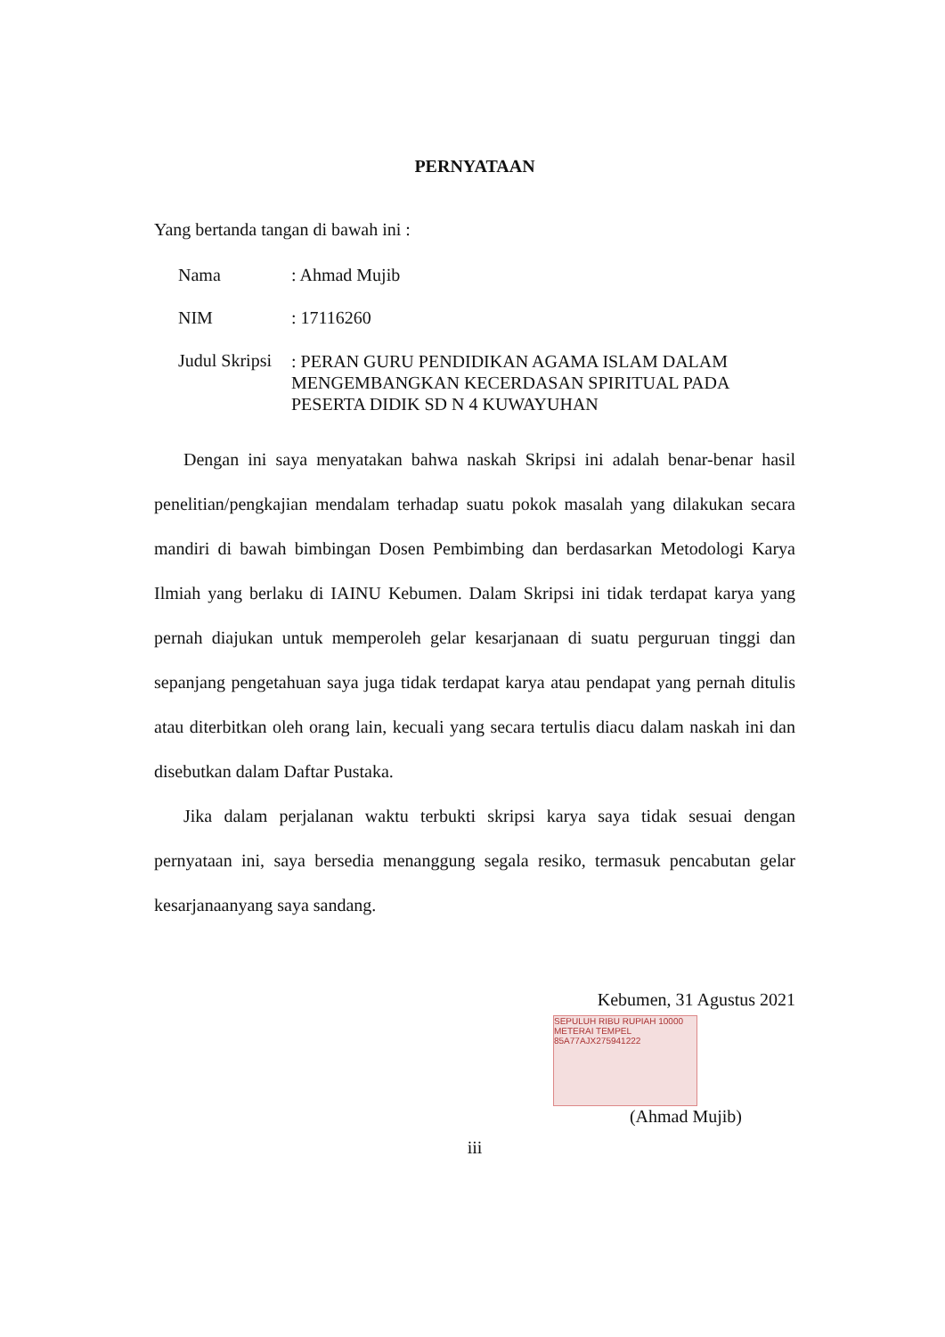PERNYATAAN
Yang bertanda tangan di bawah ini :
Nama : Ahmad Mujib
NIM : 17116260
Judul Skripsi
: PERAN GURU PENDIDIKAN AGAMA ISLAM DALAM MENGEMBANGKAN KECERDASAN SPIRITUAL PADA PESERTA DIDIK SD N 4 KUWAYUHAN
Dengan ini saya menyatakan bahwa naskah Skripsi ini adalah benar-benar hasil penelitian/pengkajian mendalam terhadap suatu pokok masalah yang dilakukan secara mandiri di bawah bimbingan Dosen Pembimbing dan berdasarkan Metodologi Karya Ilmiah yang berlaku di IAINU Kebumen. Dalam Skripsi ini tidak terdapat karya yang pernah diajukan untuk memperoleh gelar kesarjanaan di suatu perguruan tinggi dan sepanjang pengetahuan saya juga tidak terdapat karya atau pendapat yang pernah ditulis atau diterbitkan oleh orang lain, kecuali yang secara tertulis diacu dalam naskah ini dan disebutkan dalam Daftar Pustaka.
Jika dalam perjalanan waktu terbukti skripsi karya saya tidak sesuai dengan pernyataan ini, saya bersedia menanggung segala resiko, termasuk pencabutan gelar kesarjanaanyang saya sandang.
Kebumen, 31 Agustus 2021
SEPULUH RIBU RUPIAH 10000
METERAI TEMPEL
85A77AJX275941222
(Ahmad Mujib)
iii